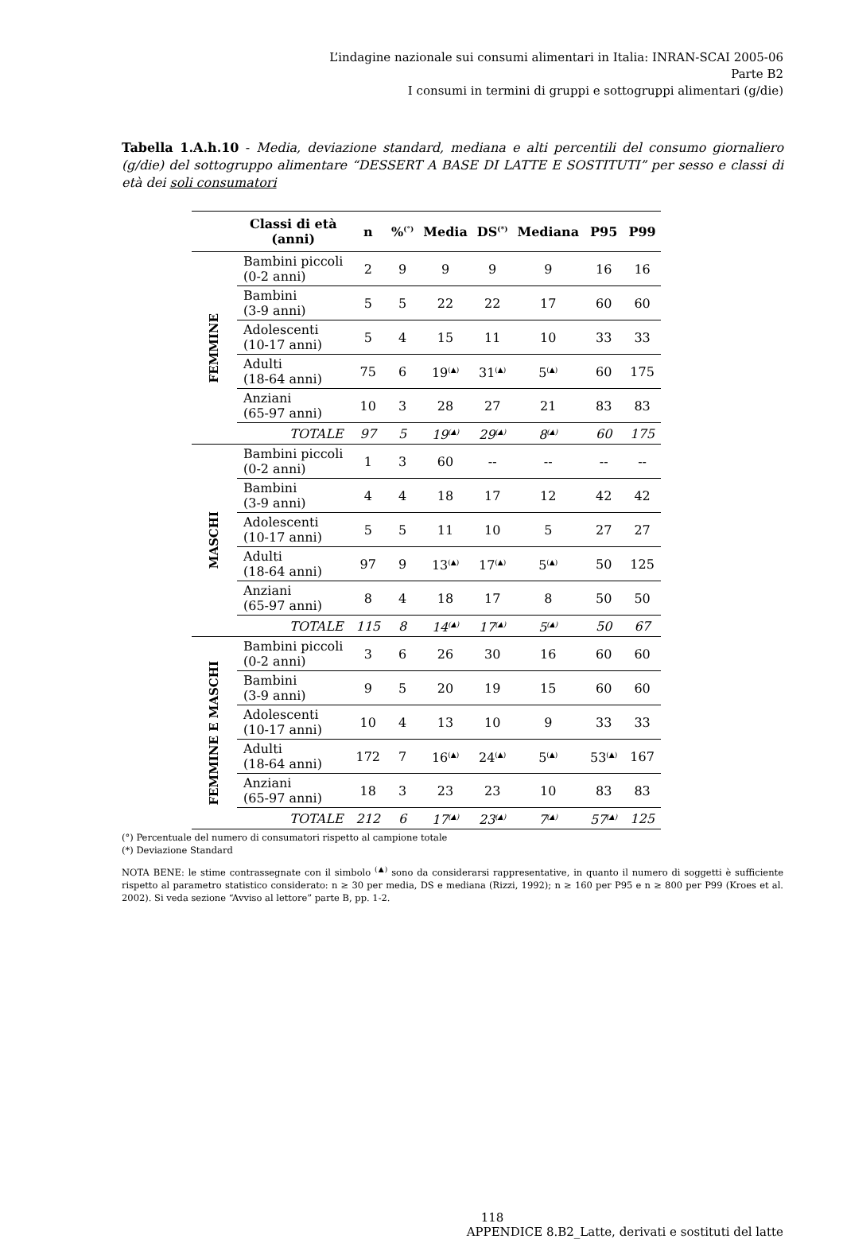L’indagine nazionale sui consumi alimentari in Italia: INRAN-SCAI 2005-06
Parte B2
I consumi in termini di gruppi e sottogruppi alimentari (g/die)
Tabella 1.A.h.10 - Media, deviazione standard, mediana e alti percentili del consumo giornaliero (g/die) del sottogruppo alimentare “DESSERT A BASE DI LATTE E SOSTITUTI” per sesso e classi di età dei soli consumatori
| | Classi di età (anni) | n | %<sup>(°)</sup> | Media | DS<sup>(*)</sup> | Mediana | P95 | P99 |
| --- | --- | --- | --- | --- | --- | --- | --- | --- |
| FEMMINE | Bambini piccoli (0-2 anni) | 2 | 9 | 9 | 9 | 9 | 16 | 16 |
| | Bambini (3-9 anni) | 5 | 5 | 22 | 22 | 17 | 60 | 60 |
| | Adolescenti (10-17 anni) | 5 | 4 | 15 | 11 | 10 | 33 | 33 |
| | Adulti (18-64 anni) | 75 | 6 | 19<sup>(▲)</sup> | 31<sup>(▲)</sup> | 5<sup>(▲)</sup> | 60 | 175 |
| | Anziani (65-97 anni) | 10 | 3 | 28 | 27 | 21 | 83 | 83 |
| | TOTALE | 97 | 5 | 19<sup>(▲)</sup> | 29<sup>(▲)</sup> | 8<sup>(▲)</sup> | 60 | 175 |
| MASCHI | Bambini piccoli (0-2 anni) | 1 | 3 | 60 | -- | -- | -- | -- |
| | Bambini (3-9 anni) | 4 | 4 | 18 | 17 | 12 | 42 | 42 |
| | Adolescenti (10-17 anni) | 5 | 5 | 11 | 10 | 5 | 27 | 27 |
| | Adulti (18-64 anni) | 97 | 9 | 13<sup>(▲)</sup> | 17<sup>(▲)</sup> | 5<sup>(▲)</sup> | 50 | 125 |
| | Anziani (65-97 anni) | 8 | 4 | 18 | 17 | 8 | 50 | 50 |
| | TOTALE | 115 | 8 | 14<sup>(▲)</sup> | 17<sup>(▲)</sup> | 5<sup>(▲)</sup> | 50 | 67 |
| FEMMINE E MASCHI | Bambini piccoli (0-2 anni) | 3 | 6 | 26 | 30 | 16 | 60 | 60 |
| | Bambini (3-9 anni) | 9 | 5 | 20 | 19 | 15 | 60 | 60 |
| | Adolescenti (10-17 anni) | 10 | 4 | 13 | 10 | 9 | 33 | 33 |
| | Adulti (18-64 anni) | 172 | 7 | 16<sup>(▲)</sup> | 24<sup>(▲)</sup> | 5<sup>(▲)</sup> | 53<sup>(▲)</sup> | 167 |
| | Anziani (65-97 anni) | 18 | 3 | 23 | 23 | 10 | 83 | 83 |
| | TOTALE | 212 | 6 | 17<sup>(▲)</sup> | 23<sup>(▲)</sup> | 7<sup>(▲)</sup> | 57<sup>(▲)</sup> | 125 |
(°) Percentuale del numero di consumatori rispetto al campione totale
(*) Deviazione Standard
NOTA BENE: le stime contrassegnate con il simbolo <sup>(▲)</sup> sono da considerarsi rappresentative, in quanto il numero di soggetti è sufficiente rispetto al parametro statistico considerato: n ≥ 30 per media, DS e mediana (Rizzi, 1992); n ≥ 160 per P95 e n ≥ 800 per P99 (Kroes et al. 2002). Si veda sezione “Avviso al lettore” parte B, pp. 1-2.
118
APPENDICE 8.B2_Latte, derivati e sostituti del latte